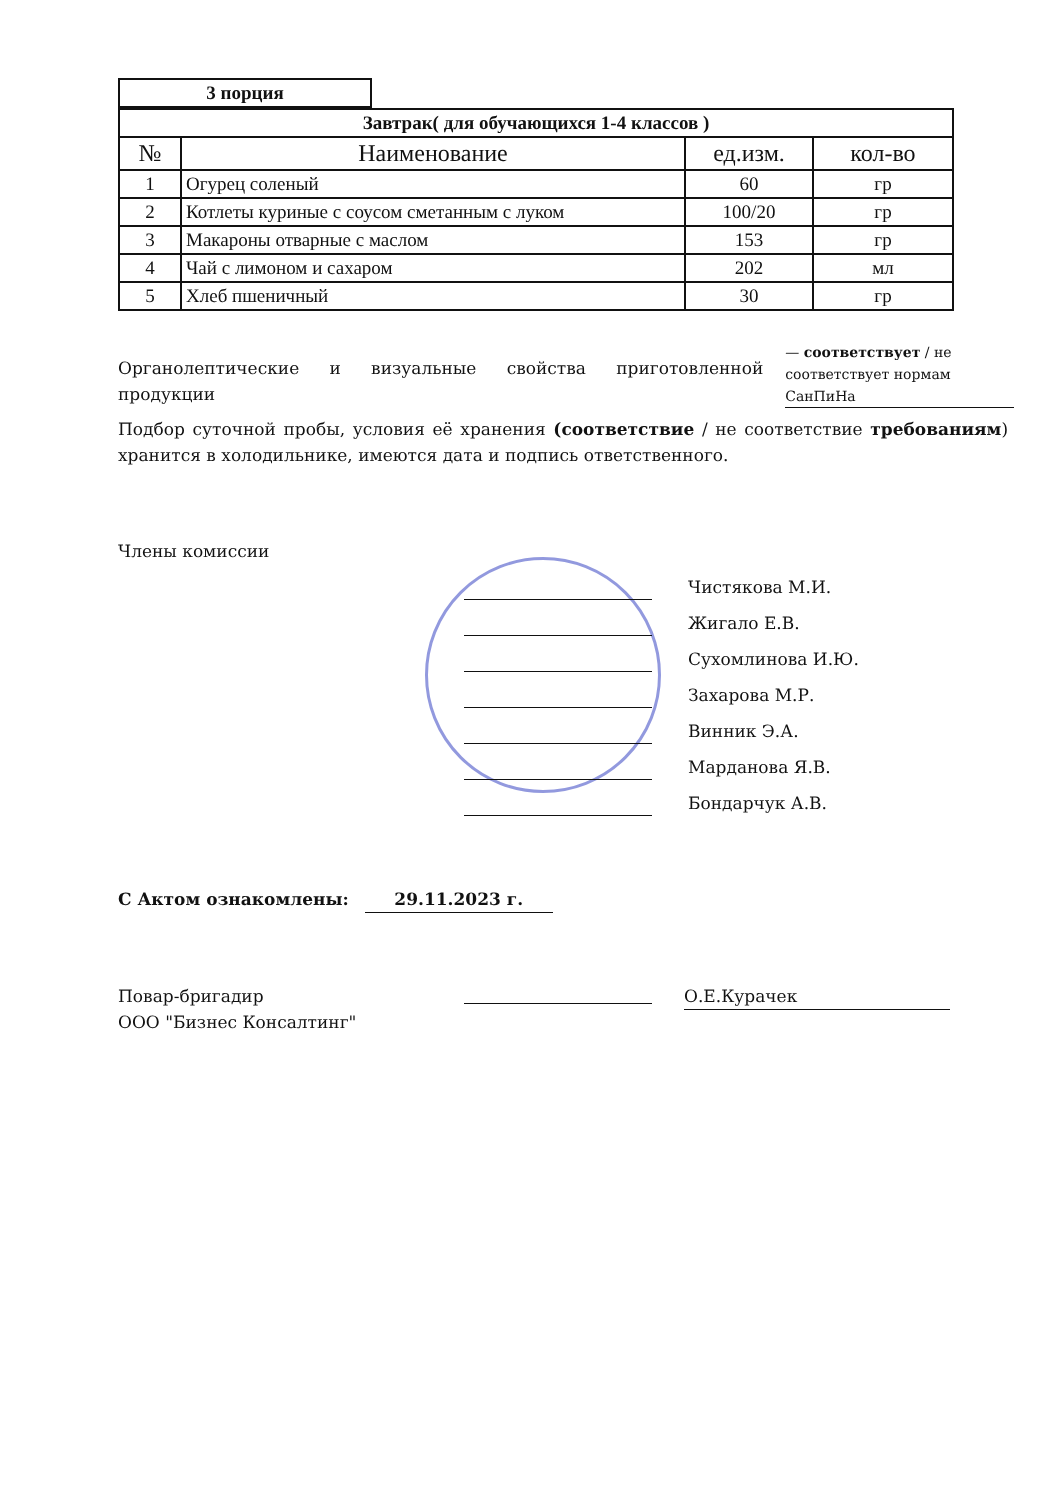| 3 порция |
| --- |
| Завтрак( для обучающихся 1-4 классов ) | | | |
| --- | --- | --- | --- |
| № | Наименование | ед.изм. | кол-во |
| 1 | Огурец соленый | 60 | гр |
| 2 | Котлеты куриные с соусом сметанным с луком | 100/20 | гр |
| 3 | Макароны отварные с маслом | 153 | гр |
| 4 | Чай с лимоном и сахаром | 202 | мл |
| 5 | Хлеб пшеничный | 30 | гр |
Органолептические и визуальные свойства приготовленной продукции
— соответствует / не соответствует нормам СанПиНа
Подбор суточной пробы, условия её хранения (соответствие / не соответствие требованиям) хранится в холодильнике, имеются дата и подпись ответственного.
Члены комиссии
Чистякова М.И.
Жигало Е.В.
Сухомлинова И.Ю.
Захарова М.Р.
Винник Э.А.
Марданова Я.В.
Бондарчук А.В.
С Актом ознакомлены: 29.11.2023 г.
Повар-бригадир
ООО "Бизнес Консалтинг"
О.Е.Курачек